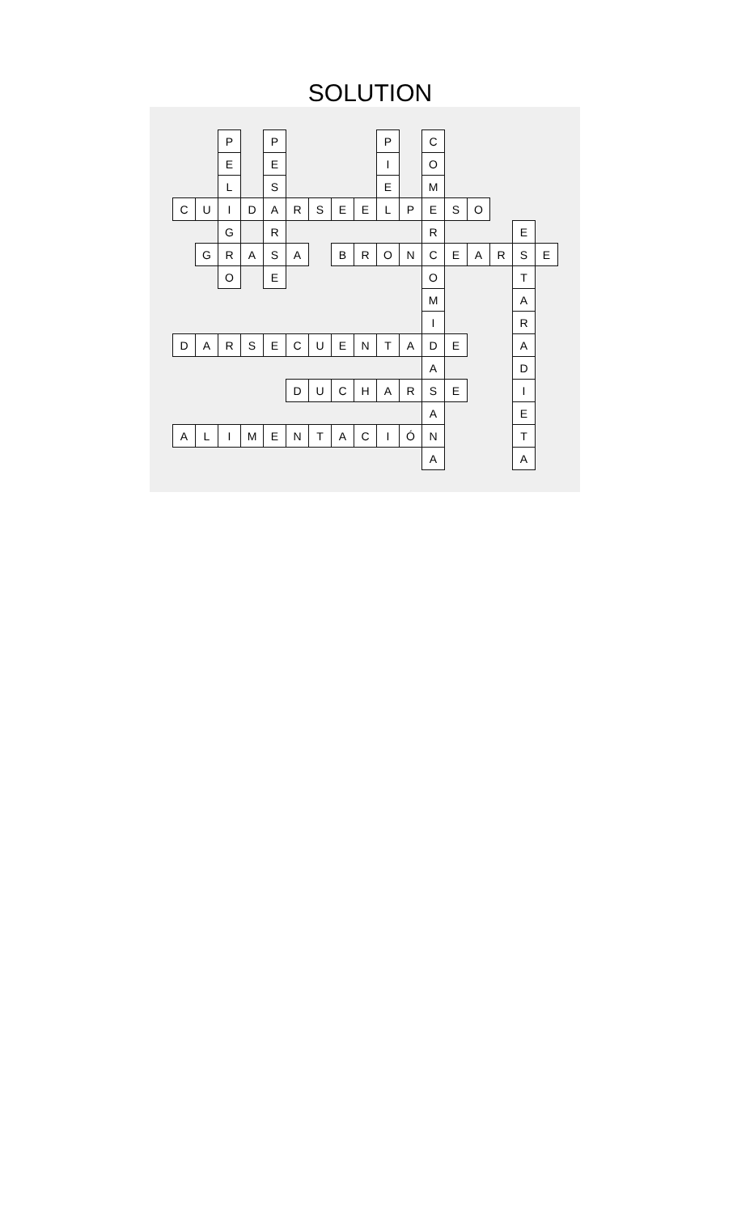SOLUTION
| | | P | | P | | | | | P | | C | | | | | |
| | | E | | E | | | | | I | | O | | | | | |
| | | L | | S | | | | | E | | M | | | | | |
| C | U | I | D | A | R | S | E | E | L | P | E | S | O | | | |
| | | G | | R | | | | | | | R | | | | E | |
| | G | R | A | S | A | | B | R | O | N | C | E | A | R | S | E |
| | | O | | E | | | | | | | O | | | | T | |
| | | | | | | | | | | | M | | | | A | |
| | | | | | | | | | | | I | | | | R | |
| D | A | R | S | E | C | U | E | N | T | A | D | E | | | A | |
| | | | | | | | | | | | A | | | | D | |
| | | | | | D | U | C | H | A | R | S | E | | | I | |
| | | | | | | | | | | | A | | | | E | |
| A | L | I | M | E | N | T | A | C | I | Ó | N | | | | T | |
| | | | | | | | | | | | A | | | | A | |